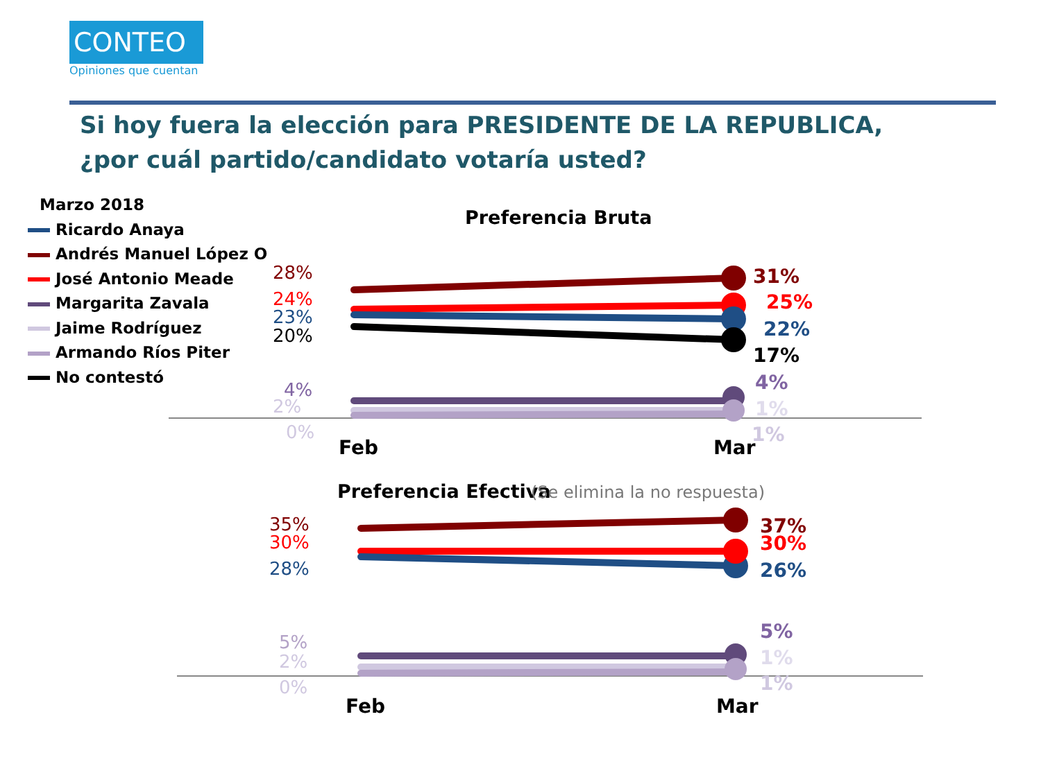CONTEO
Opiniones que cuentan
Si hoy fuera la elección para PRESIDENTE DE LA REPUBLICA, ¿por cuál partido/candidato votaría usted?
Marzo 2018
Ricardo Anaya
Andrés Manuel López O
José Antonio Meade
Margarita Zavala
Jaime Rodríguez
Armando Ríos Piter
No contestó
Preferencia Bruta
28%
24%
23%
20%
4%
2%
0%
31%
25%
22%
17%
4%
1%
1%
Feb
Mar
Preferencia Efectiva
(Se elimina la no respuesta)
35%
30%
28%
5%
2%
0%
37%
30%
26%
5%
1%
1%
Feb
Mar